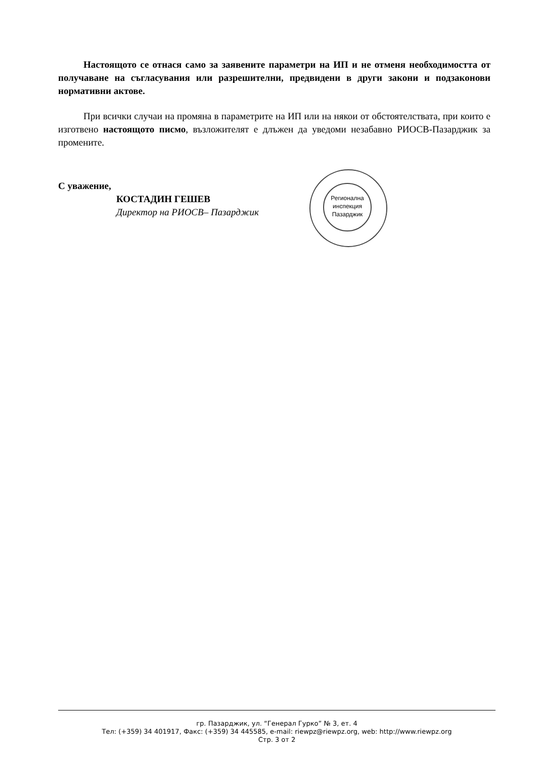Настоящото се отнася само за заявените параметри на ИП и не отменя необходимостта от получаване на съгласувания или разрешителни, предвидени в други закони и подзаконови нормативни актове.
При всички случаи на промяна в параметрите на ИП или на някои от обстоятелствата, при които е изготвено настоящото писмо, възложителят е длъжен да уведоми незабавно РИОСВ-Пазарджик за промените.
С уважение,
КОСТАДИН ГЕШЕВ
Директор на РИОСВ– Пазарджик
Регионална инспекция Пазарджик
гр. Пазарджик, ул. “Генерал Гурко” № 3, ет. 4
Тел: (+359) 34 401917, Факс: (+359) 34 445585, e-mail: riewpz@riewpz.org, web: http://www.riewpz.org
Стр. 3 от 2